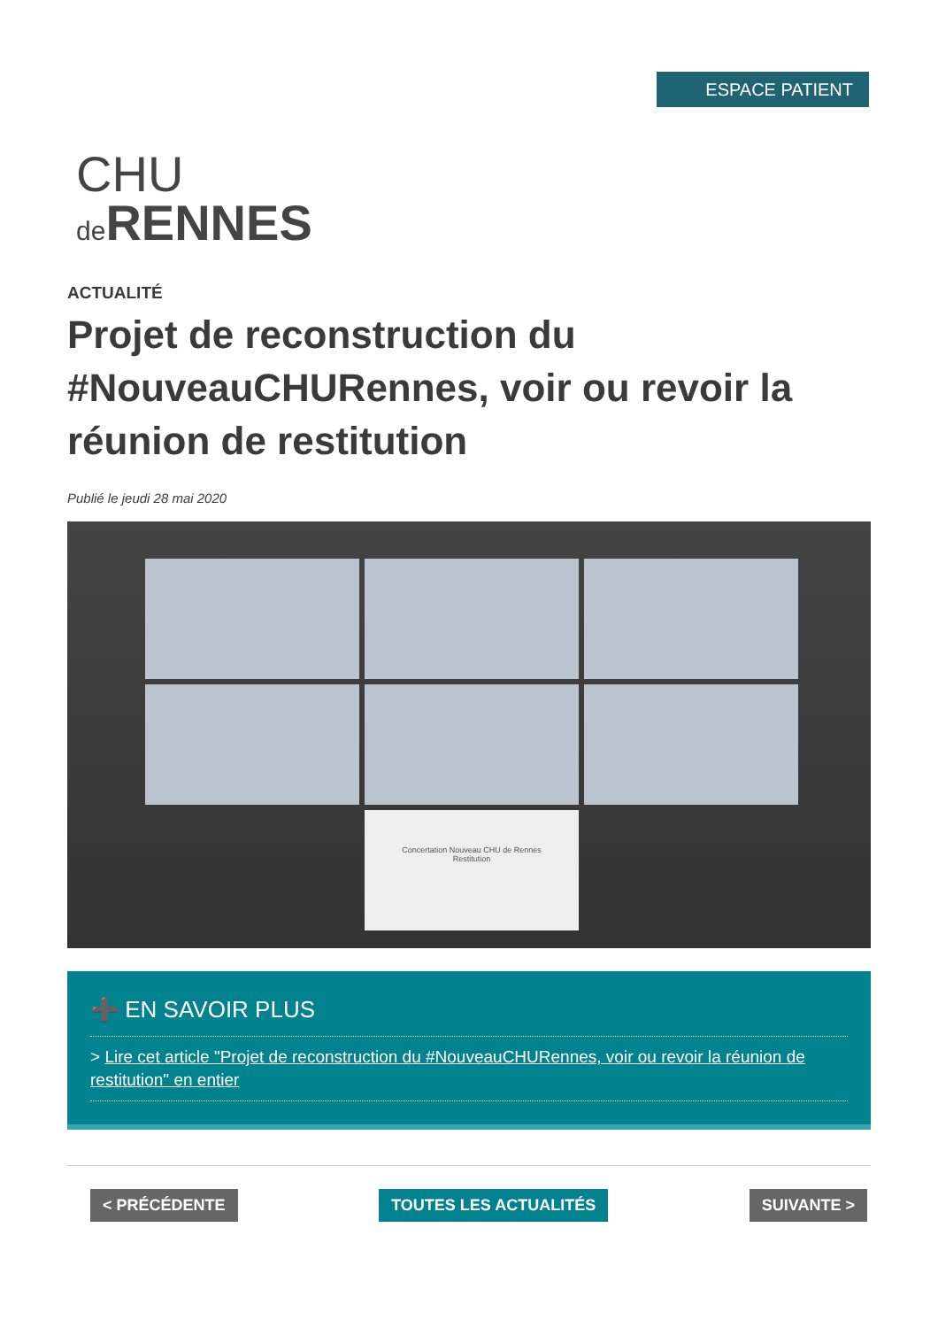ESPACE PATIENT
CHU
de RENNES
ACTUALITÉ
Projet de reconstruction du #NouveauCHURennes, voir ou revoir la réunion de restitution
Publié le jeudi 28 mai 2020
Concertation Nouveau CHU de Rennes
Restitution
➕ EN SAVOIR PLUS
> Lire cet article "Projet de reconstruction du #NouveauCHURennes, voir ou revoir la réunion de restitution" en entier
< PRÉCÉDENTE TOUTES LES ACTUALITÉS SUIVANTE >